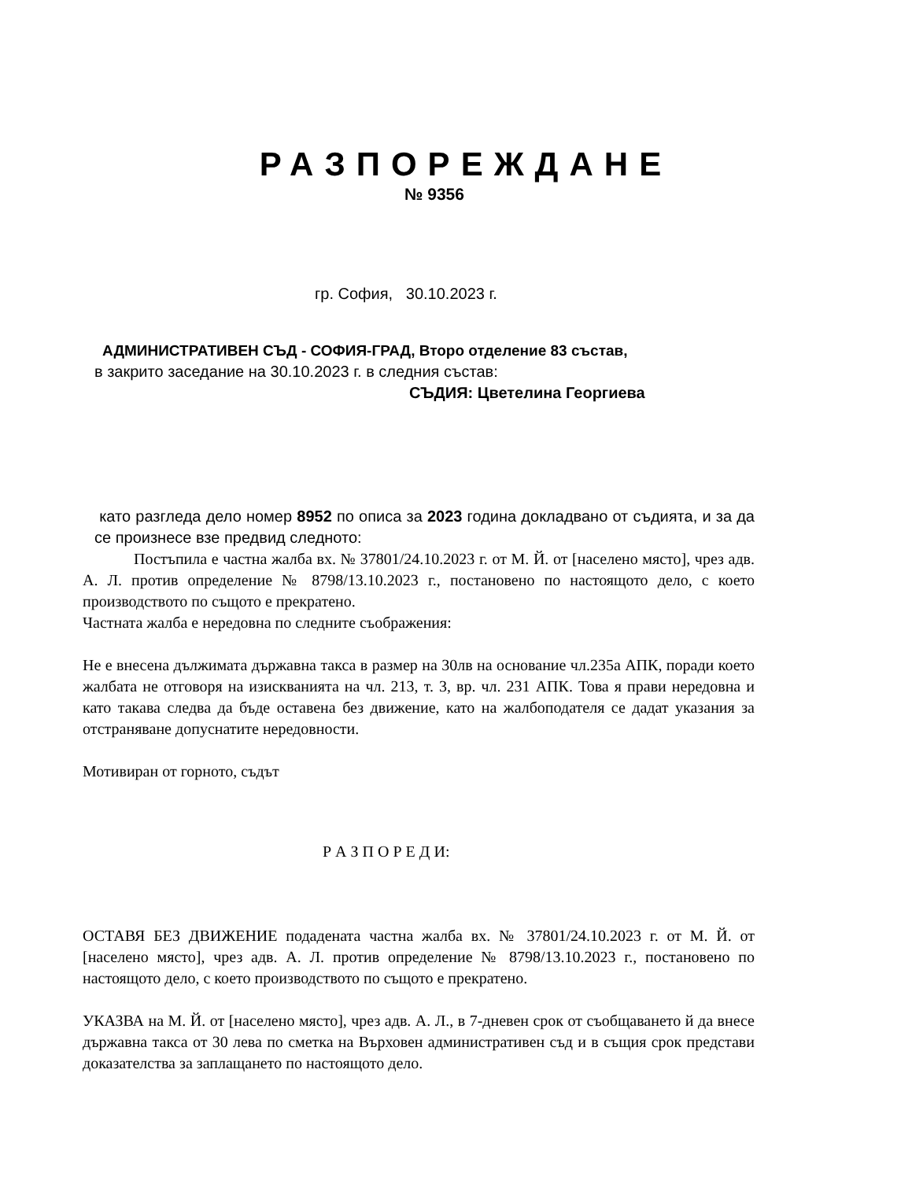РАЗПОРЕЖДАНЕ
№ 9356
гр. София, 30.10.2023 г.
АДМИНИСТРАТИВЕН СЪД - СОФИЯ-ГРАД, Второ отделение 83 състав,
в закрито заседание на 30.10.2023 г. в следния състав:
СЪДИЯ: Цветелина Георгиева
като разгледа дело номер 8952 по описа за 2023 година докладвано от съдията, и за да се произнесе взе предвид следното:
Постъпила е частна жалба вх. № 37801/24.10.2023 г. от М. Й. от [населено място], чрез адв. А. Л. против определение № 8798/13.10.2023 г., постановено по настоящото дело, с което производството по същото е прекратено.
Частната жалба е нередовна по следните съображения:
Не е внесена дължимата държавна такса в размер на 30лв на основание чл.235а АПК, поради което жалбата не отговоря на изискванията на чл. 213, т. 3, вр. чл. 231 АПК. Това я прави нередовна и като такава следва да бъде оставена без движение, като на жалбоподателя се дадат указания за отстраняване допуснатите нередовности.
Мотивиран от горното, съдът
Р А З П О Р Е Д И:
ОСТАВЯ БЕЗ ДВИЖЕНИЕ подадената частна жалба вх. № 37801/24.10.2023 г. от М. Й. от [населено място], чрез адв. А. Л. против определение № 8798/13.10.2023 г., постановено по настоящото дело, с което производството по същото е прекратено.
УКАЗВА на М. Й. от [населено място], чрез адв. А. Л., в 7-дневен срок от съобщаването й да внесе държавна такса от 30 лева по сметка на Върховен административен съд и в същия срок представи доказателства за заплащането по настоящото дело.